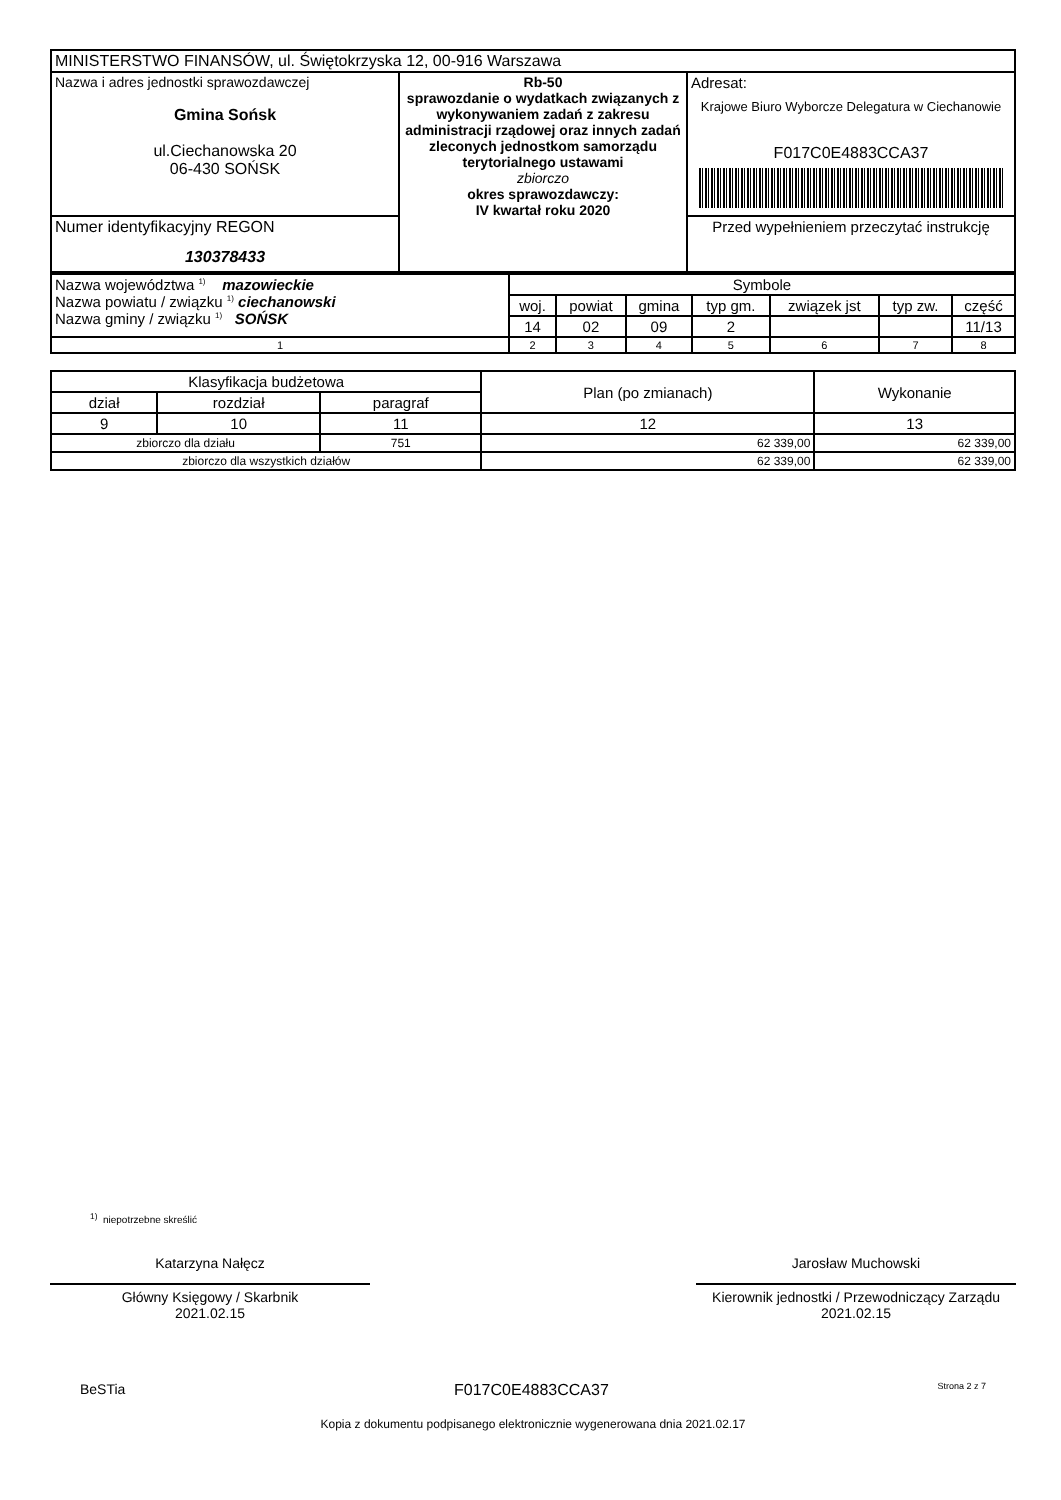| MINISTERSTWO FINANSÓW, ul. Świętokrzyska 12, 00-916 Warszawa | | |
| Nazwa i adres jednostki sprawozdawczej Gmina Sońsk ul.Ciechanowska 20 06-430 SOŃSK | Rb-50 sprawozdanie o wydatkach związanych z wykonywaniem zadań z zakresu administracji rządowej oraz innych zadań zleconych jednostkom samorządu terytorialnego ustawami zbiorczo okres sprawozdawczy: IV kwartał roku 2020 | Adresat: Krajowe Biuro Wyborcze Delegatura w Ciechanowie F017C0E4883CCA37 |
| Numer identyfikacyjny REGON 130378433 | | Przed wypełnieniem przeczytać instrukcję |
| Nazwa województwa <sup>1)</sup> mazowieckie Nazwa powiatu / związku <sup>1)</sup> ciechanowski Nazwa gminy / związku <sup>1)</sup> SOŃSK | Symbole | | | | | | |
| | woj. | powiat | gmina | typ gm. | związek jst | typ zw. | część |
| | 14 | 02 | 09 | 2 | | | 11/13 |
| 1 | 2 | 3 | 4 | 5 | 6 | 7 | 8 |
| Klasyfikacja budżetowa | | | Plan (po zmianach) | Wykonanie |
| dział | rozdział | paragraf | | |
| 9 | 10 | 11 | 12 | 13 |
| zbiorczo dla działu | | 751 | 62 339,00 | 62 339,00 |
| zbiorczo dla wszystkich działów | | | 62 339,00 | 62 339,00 |
<sup>1)</sup> niepotrzebne skreślić
Katarzyna Nałęcz
Główny Księgowy / Skarbnik
2021.02.15
Jarosław Muchowski
Kierownik jednostki / Przewodniczący Zarządu
2021.02.15
BeSTia F017C0E4883CCA37 Strona 2 z 7
Kopia z dokumentu podpisanego elektronicznie wygenerowana dnia 2021.02.17